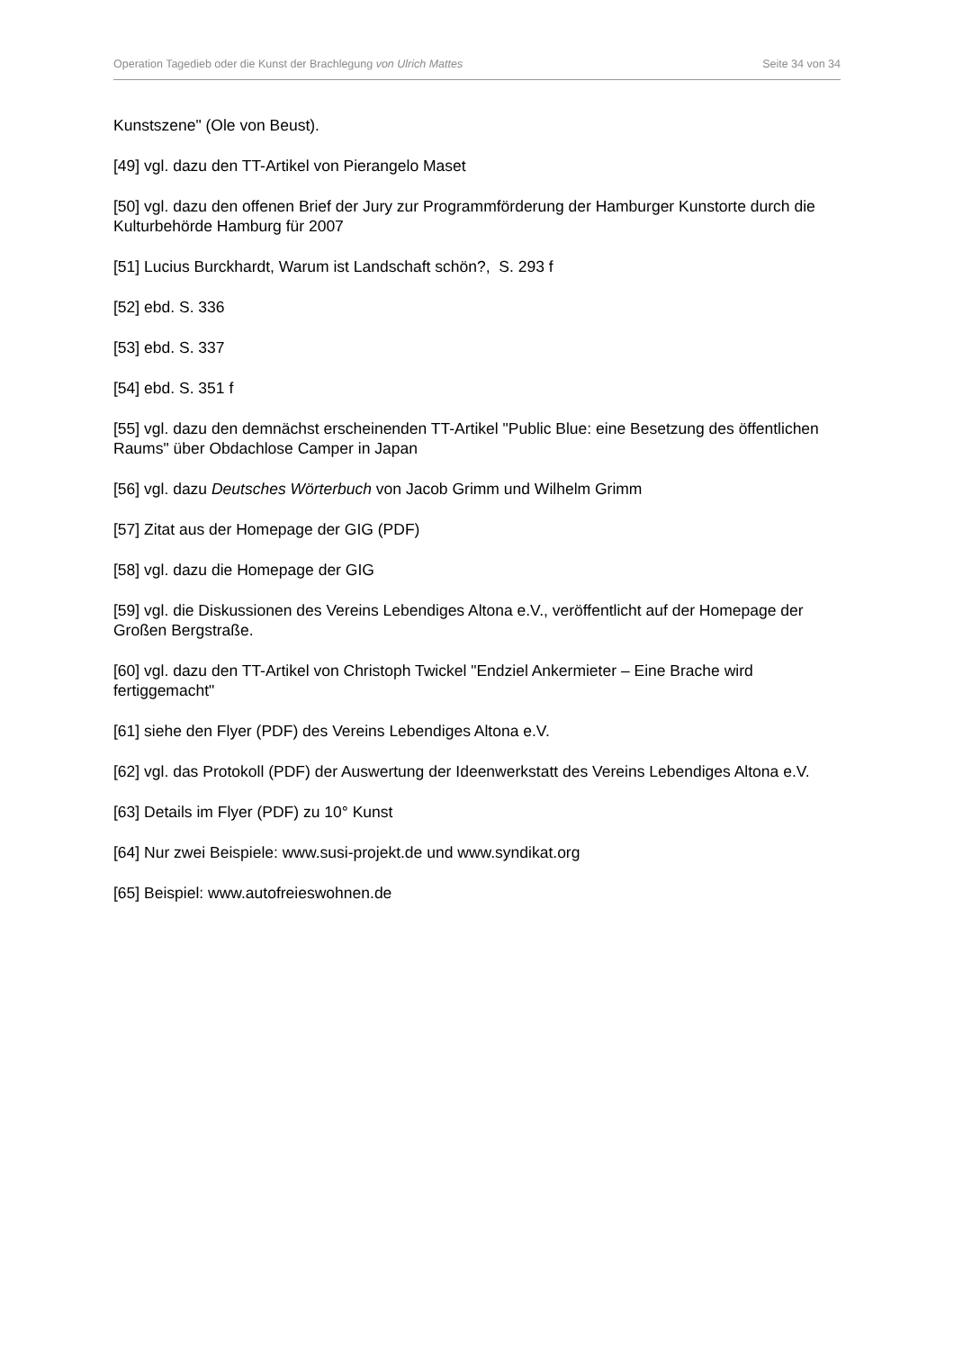Operation Tagedieb oder die Kunst der Brachlegung von Ulrich Mattes Seite 34 von 34
Kunstszene" (Ole von Beust).
[49] vgl. dazu den TT-Artikel von Pierangelo Maset
[50] vgl. dazu den offenen Brief der Jury zur Programmförderung der Hamburger Kunstorte durch die Kulturbehörde Hamburg für 2007
[51] Lucius Burckhardt, Warum ist Landschaft schön?, S. 293 f
[52] ebd. S. 336
[53] ebd. S. 337
[54] ebd. S. 351 f
[55] vgl. dazu den demnächst erscheinenden TT-Artikel "Public Blue: eine Besetzung des öffentlichen Raums" über Obdachlose Camper in Japan
[56] vgl. dazu Deutsches Wörterbuch von Jacob Grimm und Wilhelm Grimm
[57] Zitat aus der Homepage der GIG (PDF)
[58] vgl. dazu die Homepage der GIG
[59] vgl. die Diskussionen des Vereins Lebendiges Altona e.V., veröffentlicht auf der Homepage der Großen Bergstraße.
[60] vgl. dazu den TT-Artikel von Christoph Twickel "Endziel Ankermieter – Eine Brache wird fertiggemacht"
[61] siehe den Flyer (PDF) des Vereins Lebendiges Altona e.V.
[62] vgl. das Protokoll (PDF) der Auswertung der Ideenwerkstatt des Vereins Lebendiges Altona e.V.
[63] Details im Flyer (PDF) zu 10° Kunst
[64] Nur zwei Beispiele: www.susi-projekt.de und www.syndikat.org
[65] Beispiel: www.autofreieswohnen.de